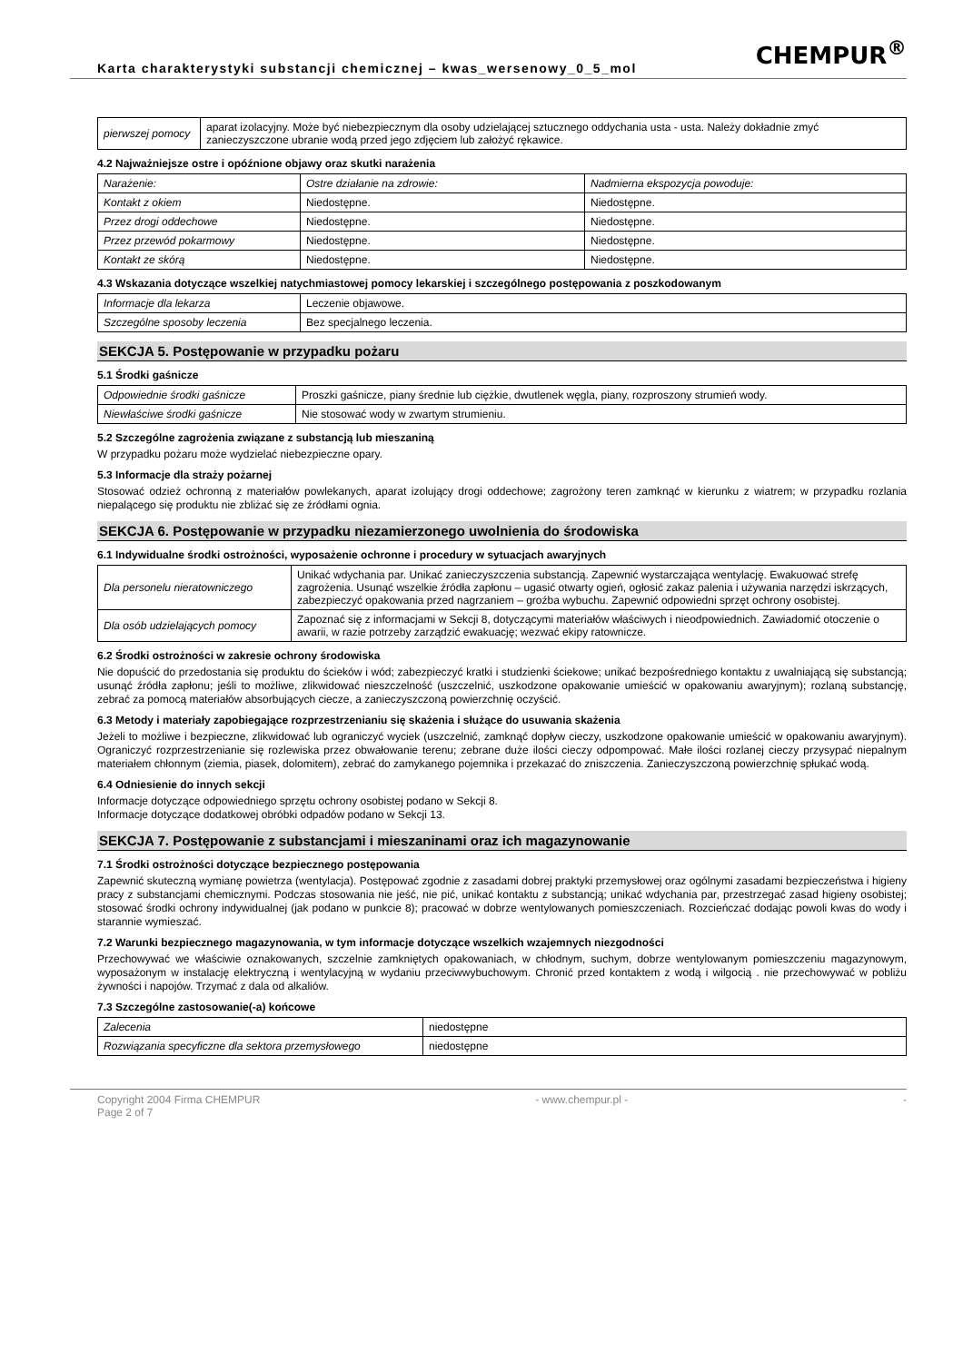Karta charakterystyki substancji chemicznej – kwas_wersenowy_0_5_mol
CHEMPUR<sup>®</sup>
| pierwszej pomocy | aparat izolacyjny. Może być niebezpiecznym dla osoby udzielającej sztucznego oddychania usta - usta. Należy dokładnie zmyć zanieczyszczone ubranie wodą przed jego zdjęciem lub założyć rękawice. |
4.2 Najważniejsze ostre i opóźnione objawy oraz skutki narażenia
| Narażenie: | Ostre działanie na zdrowie: | Nadmierna ekspozycja powoduje: |
| Kontakt z okiem | Niedostępne. | Niedostępne. |
| Przez drogi oddechowe | Niedostępne. | Niedostępne. |
| Przez przewód pokarmowy | Niedostępne. | Niedostępne. |
| Kontakt ze skórą | Niedostępne. | Niedostępne. |
4.3 Wskazania dotyczące wszelkiej natychmiastowej pomocy lekarskiej i szczególnego postępowania z poszkodowanym
| Informacje dla lekarza | Leczenie objawowe. |
| Szczególne sposoby leczenia | Bez specjalnego leczenia. |
SEKCJA 5. Postępowanie w przypadku pożaru
5.1 Środki gaśnicze
| Odpowiednie środki gaśnicze | Proszki gaśnicze, piany średnie lub ciężkie, dwutlenek węgla, piany, rozproszony strumień wody. |
| Niewłaściwe środki gaśnicze | Nie stosować wody w zwartym strumieniu. |
5.2 Szczególne zagrożenia związane z substancją lub mieszaniną
W przypadku pożaru może wydzielać niebezpieczne opary.
5.3 Informacje dla straży pożarnej
Stosować odzież ochronną z materiałów powlekanych, aparat izolujący drogi oddechowe; zagrożony teren zamknąć w kierunku z wiatrem; w przypadku rozlania niepalącego się produktu nie zbliżać się ze źródłami ognia.
SEKCJA 6. Postępowanie w przypadku niezamierzonego uwolnienia do środowiska
6.1 Indywidualne środki ostrożności, wyposażenie ochronne i procedury w sytuacjach awaryjnych
| Dla personelu nieratowniczego | Unikać wdychania par. Unikać zanieczyszczenia substancją. Zapewnić wystarczająca wentylację. Ewakuować strefę zagrożenia. Usunąć wszelkie źródła zapłonu – ugasić otwarty ogień, ogłosić zakaz palenia i używania narzędzi iskrzących, zabezpieczyć opakowania przed nagrzaniem – groźba wybuchu. Zapewnić odpowiedni sprzęt ochrony osobistej. |
| Dla osób udzielających pomocy | Zapoznać się z informacjami w Sekcji 8, dotyczącymi materiałów właściwych i nieodpowiednich. Zawiadomić otoczenie o awarii, w razie potrzeby zarządzić ewakuację; wezwać ekipy ratownicze. |
6.2 Środki ostrożności w zakresie ochrony środowiska
Nie dopuścić do przedostania się produktu do ścieków i wód; zabezpieczyć kratki i studzienki ściekowe; unikać bezpośredniego kontaktu z uwalniającą się substancją; usunąć źródła zapłonu; jeśli to możliwe, zlikwidować nieszczelność (uszczelnić, uszkodzone opakowanie umieścić w opakowaniu awaryjnym); rozlaną substancję, zebrać za pomocą materiałów absorbujących ciecze, a zanieczyszczoną powierzchnię oczyścić.
6.3 Metody i materiały zapobiegające rozprzestrzenianiu się skażenia i służące do usuwania skażenia
Jeżeli to możliwe i bezpieczne, zlikwidować lub ograniczyć wyciek (uszczelnić, zamknąć dopływ cieczy, uszkodzone opakowanie umieścić w opakowaniu awaryjnym). Ograniczyć rozprzestrzenianie się rozlewiska przez obwałowanie terenu; zebrane duże ilości cieczy odpompować. Małe ilości rozlanej cieczy przysypać niepalnym materiałem chłonnym (ziemia, piasek, dolomitem), zebrać do zamykanego pojemnika i przekazać do zniszczenia. Zanieczyszczoną powierzchnię spłukać wodą.
6.4 Odniesienie do innych sekcji
Informacje dotyczące odpowiedniego sprzętu ochrony osobistej podano w Sekcji 8.
Informacje dotyczące dodatkowej obróbki odpadów podano w Sekcji 13.
SEKCJA 7. Postępowanie z substancjami i mieszaninami oraz ich magazynowanie
7.1 Środki ostrożności dotyczące bezpiecznego postępowania
Zapewnić skuteczną wymianę powietrza (wentylacja). Postępować zgodnie z zasadami dobrej praktyki przemysłowej oraz ogólnymi zasadami bezpieczeństwa i higieny pracy z substancjami chemicznymi. Podczas stosowania nie jeść, nie pić, unikać kontaktu z substancją; unikać wdychania par, przestrzegać zasad higieny osobistej; stosować środki ochrony indywidualnej (jak podano w punkcie 8); pracować w dobrze wentylowanych pomieszczeniach. Rozcieńczać dodając powoli kwas do wody i starannie wymieszać.
7.2 Warunki bezpiecznego magazynowania, w tym informacje dotyczące wszelkich wzajemnych niezgodności
Przechowywać we właściwie oznakowanych, szczelnie zamkniętych opakowaniach, w chłodnym, suchym, dobrze wentylowanym pomieszczeniu magazynowym, wyposażonym w instalację elektryczną i wentylacyjną w wydaniu przeciwwybuchowym. Chronić przed kontaktem z wodą i wilgocią . nie przechowywać w pobliżu żywności i napojów. Trzymać z dala od alkaliów.
7.3 Szczególne zastosowanie(-a) końcowe
| Zalecenia | niedostępne |
| Rozwiązania specyficzne dla sektora przemysłowego | niedostępne |
Copyright 2004 Firma CHEMPUR
Page 2 of 7 - www.chempur.pl - -